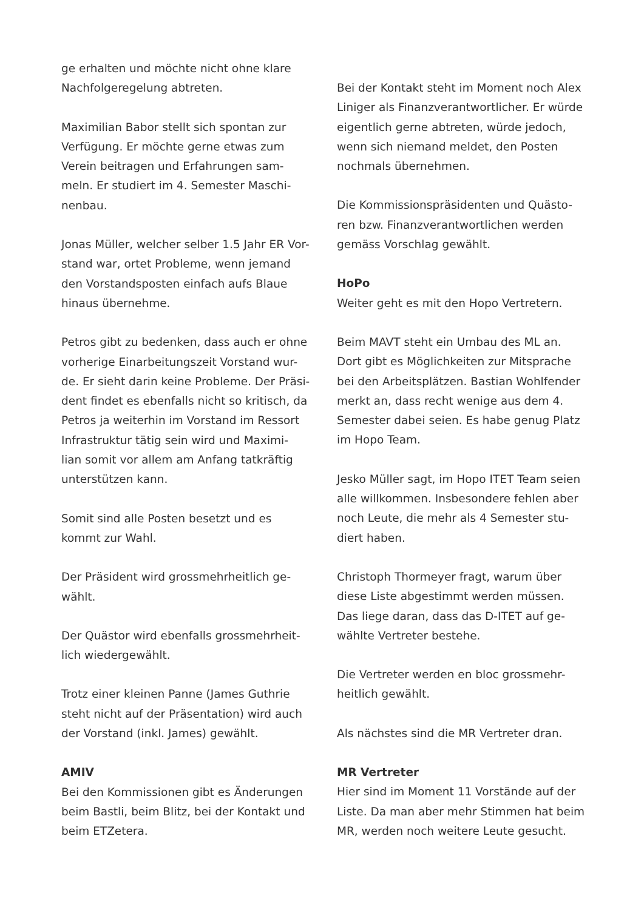ge erhalten und möchte nicht ohne klare
Nachfolgeregelung abtreten.
Maximilian Babor stellt sich spontan zur
Verfügung. Er möchte gerne etwas zum
Verein beitragen und Erfahrungen sam-
meln. Er studiert im 4. Semester Maschi-
nenbau.
Jonas Müller, welcher selber 1.5 Jahr ER Vor-
stand war, ortet Probleme, wenn jemand
den Vorstandsposten einfach aufs Blaue
hinaus übernehme.
Petros gibt zu bedenken, dass auch er ohne
vorherige Einarbeitungszeit Vorstand wur-
de. Er sieht darin keine Probleme. Der Präsi-
dent findet es ebenfalls nicht so kritisch, da
Petros ja weiterhin im Vorstand im Ressort
Infrastruktur tätig sein wird und Maximi-
lian somit vor allem am Anfang tatkräftig
unterstützen kann.
Somit sind alle Posten besetzt und es
kommt zur Wahl.
Der Präsident wird grossmehrheitlich ge-
wählt.
Der Quästor wird ebenfalls grossmehrheit-
lich wiedergewählt.
Trotz einer kleinen Panne (James Guthrie
steht nicht auf der Präsentation) wird auch
der Vorstand (inkl. James) gewählt.
AMIV
Bei den Kommissionen gibt es Änderungen
beim Bastli, beim Blitz, bei der Kontakt und
beim ETZetera.
Bei der Kontakt steht im Moment noch Alex
Liniger als Finanzverantwortlicher. Er würde
eigentlich gerne abtreten, würde jedoch,
wenn sich niemand meldet, den Posten
nochmals übernehmen.
Die Kommissionspräsidenten und Quästo-
ren bzw. Finanzverantwortlichen werden
gemäss Vorschlag gewählt.
HoPo
Weiter geht es mit den Hopo Vertretern.
Beim MAVT steht ein Umbau des ML an.
Dort gibt es Möglichkeiten zur Mitsprache
bei den Arbeitsplätzen. Bastian Wohlfender
merkt an, dass recht wenige aus dem 4.
Semester dabei seien. Es habe genug Platz
im Hopo Team.
Jesko Müller sagt, im Hopo ITET Team seien
alle willkommen. Insbesondere fehlen aber
noch Leute, die mehr als 4 Semester stu-
diert haben.
Christoph Thormeyer fragt, warum über
diese Liste abgestimmt werden müssen.
Das liege daran, dass das D-ITET auf ge-
wählte Vertreter bestehe.
Die Vertreter werden en bloc grossmehr-
heitlich gewählt.
Als nächstes sind die MR Vertreter dran.
MR Vertreter
Hier sind im Moment 11 Vorstände auf der
Liste. Da man aber mehr Stimmen hat beim
MR, werden noch weitere Leute gesucht.